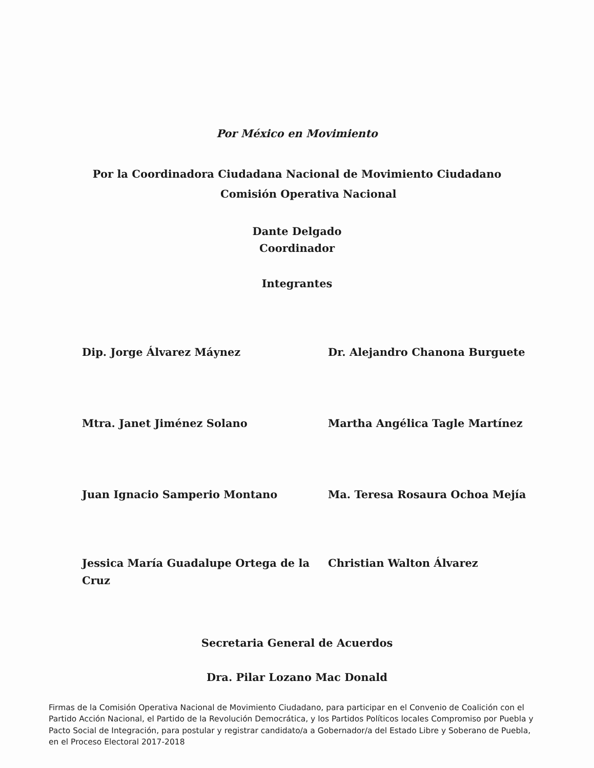Por México en Movimiento
Por la Coordinadora Ciudadana Nacional de Movimiento Ciudadano
Comisión Operativa Nacional
Dante Delgado
Coordinador
Integrantes
Dip. Jorge Álvarez Máynez
Dr. Alejandro Chanona Burguete
Mtra. Janet Jiménez Solano
Martha Angélica Tagle Martínez
Juan Ignacio Samperio Montano
Ma. Teresa Rosaura Ochoa Mejía
Jessica María Guadalupe Ortega de la Cruz
Christian Walton Álvarez
Secretaria General de Acuerdos
Dra. Pilar Lozano Mac Donald
Firmas de la Comisión Operativa Nacional de Movimiento Ciudadano, para participar en el Convenio de Coalición con el Partido Acción Nacional, el Partido de la Revolución Democrática, y los Partidos Políticos locales Compromiso por Puebla y Pacto Social de Integración, para postular y registrar candidato/a a Gobernador/a del Estado Libre y Soberano de Puebla, en el Proceso Electoral 2017-2018